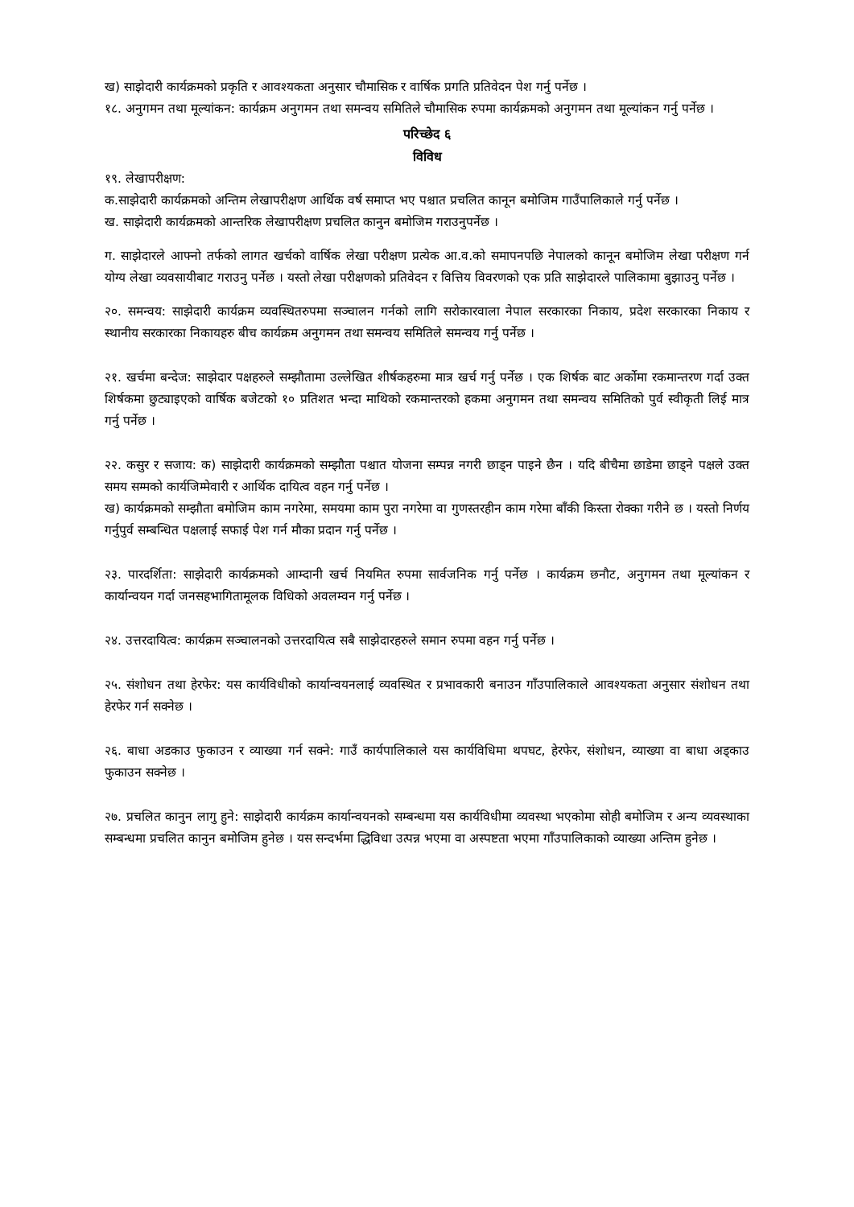ख) साझेदारी कार्यक्रमको प्रकृति र आवश्यकता अनुसार चौमासिक र वार्षिक प्रगति प्रतिवेदन पेश गर्नु पर्नेछ ।
१८. अनुगमन तथा मूल्यांकन: कार्यक्रम अनुगमन तथा समन्वय समितिले चौमासिक रुपमा कार्यक्रमको अनुगमन तथा मूल्यांकन गर्नु पर्नेछ ।
परिच्छेद ६
विविध
१९. लेखापरीक्षण:
क.साझेदारी कार्यक्रमको अन्तिम लेखापरीक्षण आर्थिक वर्ष समाप्त भए पश्चात प्रचलित कानून बमोजिम गाउँपालिकाले गर्नु पर्नेछ ।
ख. साझेदारी कार्यक्रमको आन्तरिक लेखापरीक्षण प्रचलित कानुन बमोजिम गराउनुपर्नेछ ।
ग. साझेदारले आफ्नो तर्फको लागत खर्चको वार्षिक लेखा परीक्षण प्रत्येक आ.व.को समापनपछि नेपालको कानून बमोजिम लेखा परीक्षण गर्न योग्य लेखा व्यवसायीबाट गराउनु पर्नेछ । यस्तो लेखा परीक्षणको प्रतिवेदन र वित्तिय विवरणको एक प्रति साझेदारले पालिकामा बुझाउनु पर्नेछ ।
२०. समन्वय: साझेदारी कार्यक्रम व्यवस्थितरुपमा सञ्चालन गर्नको लागि सरोकारवाला नेपाल सरकारका निकाय, प्रदेश सरकारका निकाय र स्थानीय सरकारका निकायहरु बीच कार्यक्रम अनुगमन तथा समन्वय समितिले समन्वय गर्नु पर्नेछ ।
२१. खर्चमा बन्देज: साझेदार पक्षहरुले सम्झौतामा उल्लेखित शीर्षकहरुमा मात्र खर्च गर्नु पर्नेछ । एक शिर्षक बाट अर्कोमा रकमान्तरण गर्दा उक्त शिर्षकमा छुट्याइएको वार्षिक बजेटको १० प्रतिशत भन्दा माथिको रकमान्तरको हकमा अनुगमन तथा समन्वय समितिको पुर्व स्वीकृती लिई मात्र गर्नु पर्नेछ ।
२२. कसुर र सजाय: क) साझेदारी कार्यक्रमको सम्झौता पश्चात योजना सम्पन्न नगरी छाड्न पाइने छैन । यदि बीचैमा छाडेमा छाड्ने पक्षले उक्त समय सम्मको कार्यजिम्मेवारी र आर्थिक दायित्व वहन गर्नु पर्नेछ ।
ख) कार्यक्रमको सम्झौता बमोजिम काम नगरेमा, समयमा काम पुरा नगरेमा वा गुणस्तरहीन काम गरेमा बाँकी किस्ता रोक्का गरीने छ । यस्तो निर्णय गर्नुपुर्व सम्बन्धित पक्षलाई सफाई पेश गर्न मौका प्रदान गर्नु पर्नेछ ।
२३. पारदर्शिता: साझेदारी कार्यक्रमको आम्दानी खर्च नियमित रुपमा सार्वजनिक गर्नु पर्नेछ । कार्यक्रम छनौट, अनुगमन तथा मूल्यांकन र कार्यान्वयन गर्दा जनसहभागितामूलक विधिको अवलम्वन गर्नु पर्नेछ ।
२४. उत्तरदायित्व: कार्यक्रम सञ्चालनको उत्तरदायित्व सबै साझेदारहरुले समान रुपमा वहन गर्नु पर्नेछ ।
२५. संशोधन तथा हेरफेर: यस कार्यविधीको कार्यान्वयनलाई व्यवस्थित र प्रभावकारी बनाउन गाँउपालिकाले आवश्यकता अनुसार संशोधन तथा हेरफेर गर्न सक्नेछ ।
२६. बाधा अडकाउ फुकाउन र व्याख्या गर्न सक्ने: गाउँ कार्यपालिकाले यस कार्यविधिमा थपघट, हेरफेर, संशोधन, व्याख्या वा बाधा अड्काउ फुकाउन सक्नेछ ।
२७. प्रचलित कानुन लागु हुने: साझेदारी कार्यक्रम कार्यान्वयनको सम्बन्धमा यस कार्यविधीमा व्यवस्था भएकोमा सोही बमोजिम र अन्य व्यवस्थाका सम्बन्धमा प्रचलित कानुन बमोजिम हुनेछ । यस सन्दर्भमा द्धिविधा उत्पन्न भएमा वा अस्पष्टता भएमा गाँउपालिकाको व्याख्या अन्तिम हुनेछ ।